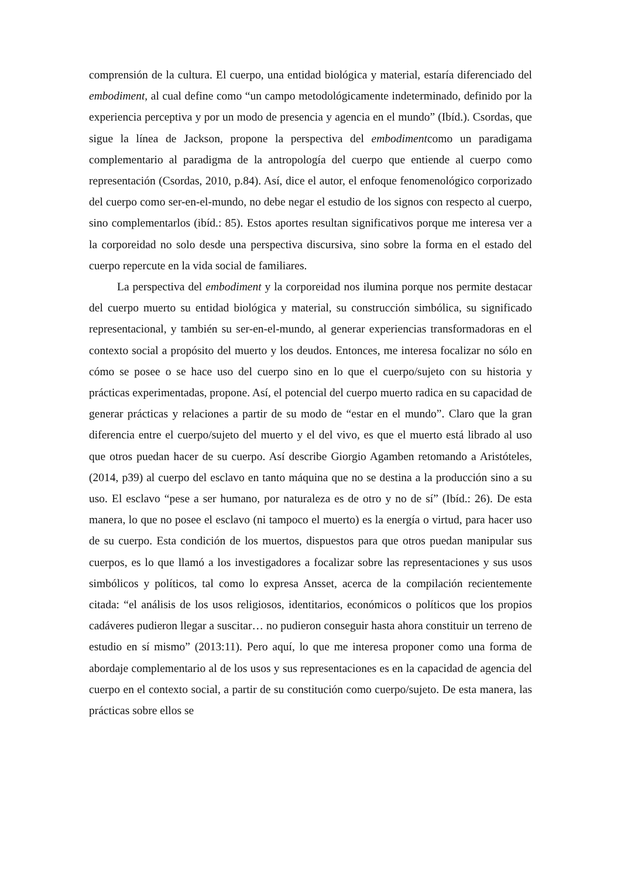comprensión de la cultura. El cuerpo, una entidad biológica y material, estaría diferenciado del embodiment, al cual define como “un campo metodológicamente indeterminado, definido por la experiencia perceptiva y por un modo de presencia y agencia en el mundo” (Ibíd.). Csordas, que sigue la línea de Jackson, propone la perspectiva del embodimentcomo un paradigama complementario al paradigma de la antropología del cuerpo que entiende al cuerpo como representación (Csordas, 2010, p.84). Así, dice el autor, el enfoque fenomenológico corporizado del cuerpo como ser-en-el-mundo, no debe negar el estudio de los signos con respecto al cuerpo, sino complementarlos (ibíd.: 85). Estos aportes resultan significativos porque me interesa ver a la corporeidad no solo desde una perspectiva discursiva, sino sobre la forma en el estado del cuerpo repercute en la vida social de familiares.
La perspectiva del embodiment y la corporeidad nos ilumina porque nos permite destacar del cuerpo muerto su entidad biológica y material, su construcción simbólica, su significado representacional, y también su ser-en-el-mundo, al generar experiencias transformadoras en el contexto social a propósito del muerto y los deudos. Entonces, me interesa focalizar no sólo en cómo se posee o se hace uso del cuerpo sino en lo que el cuerpo/sujeto con su historia y prácticas experimentadas, propone. Así, el potencial del cuerpo muerto radica en su capacidad de generar prácticas y relaciones a partir de su modo de “estar en el mundo”. Claro que la gran diferencia entre el cuerpo/sujeto del muerto y el del vivo, es que el muerto está librado al uso que otros puedan hacer de su cuerpo. Así describe Giorgio Agamben retomando a Aristóteles, (2014, p39) al cuerpo del esclavo en tanto máquina que no se destina a la producción sino a su uso. El esclavo “pese a ser humano, por naturaleza es de otro y no de sí” (Ibíd.: 26). De esta manera, lo que no posee el esclavo (ni tampoco el muerto) es la energía o virtud, para hacer uso de su cuerpo. Esta condición de los muertos, dispuestos para que otros puedan manipular sus cuerpos, es lo que llamó a los investigadores a focalizar sobre las representaciones y sus usos simbólicos y políticos, tal como lo expresa Ansset, acerca de la compilación recientemente citada: “el análisis de los usos religiosos, identitarios, económicos o políticos que los propios cadáveres pudieron llegar a suscitar… no pudieron conseguir hasta ahora constituir un terreno de estudio en sí mismo” (2013:11). Pero aquí, lo que me interesa proponer como una forma de abordaje complementario al de los usos y sus representaciones es en la capacidad de agencia del cuerpo en el contexto social, a partir de su constitución como cuerpo/sujeto. De esta manera, las prácticas sobre ellos se